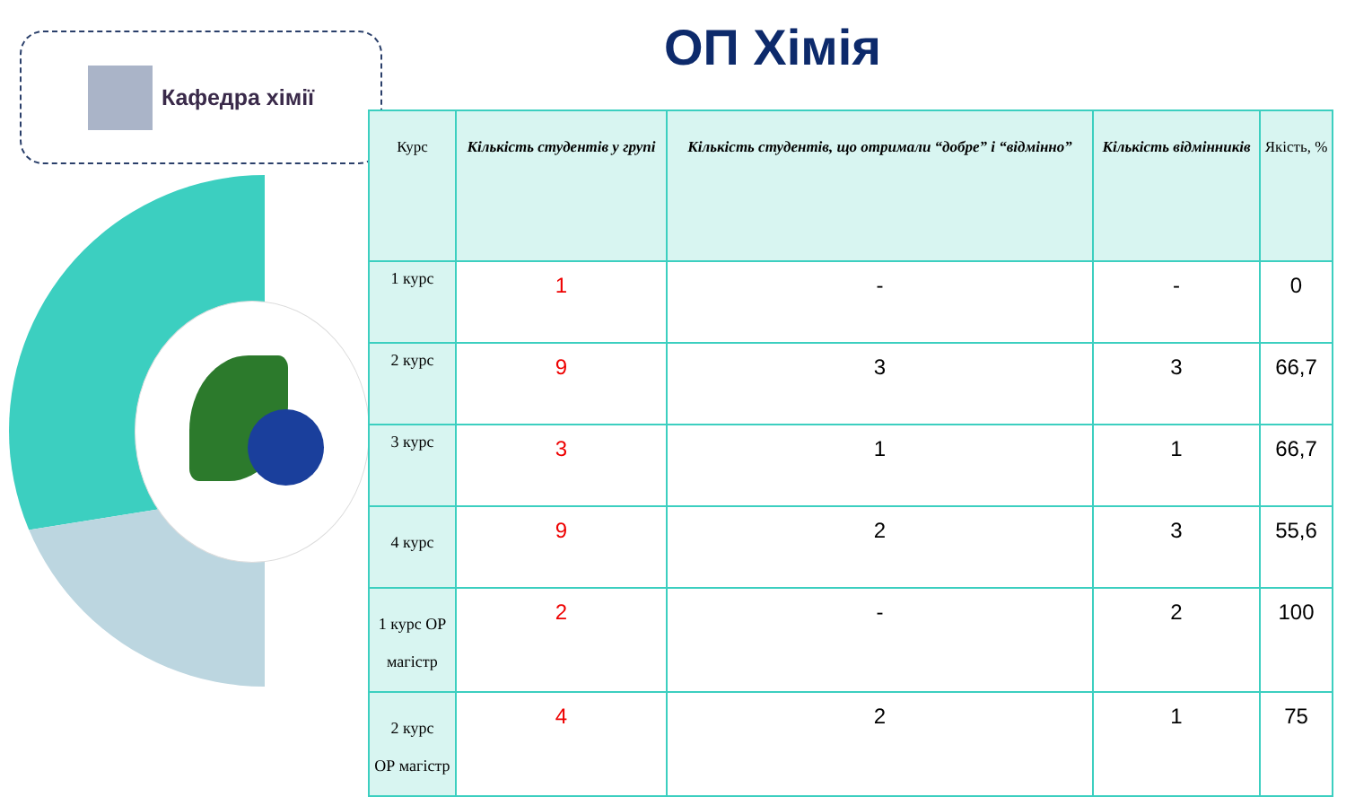Кафедра хімії ОП Хімія
| Курс | Кількість студентів у групі | Кількість студентів, що отримали “добре” і “відмінно” | Кількість відмінників | Якість, % |
| --- | --- | --- | --- | --- |
| 1 курс | 1 | - | - | 0 |
| 2 курс | 9 | 3 | 3 | 66,7 |
| 3 курс | 3 | 1 | 1 | 66,7 |
| 4 курс | 9 | 2 | 3 | 55,6 |
| 1 курс ОР магістр | 2 | - | 2 | 100 |
| 2 курс ОР магістр | 4 | 2 | 1 | 75 |